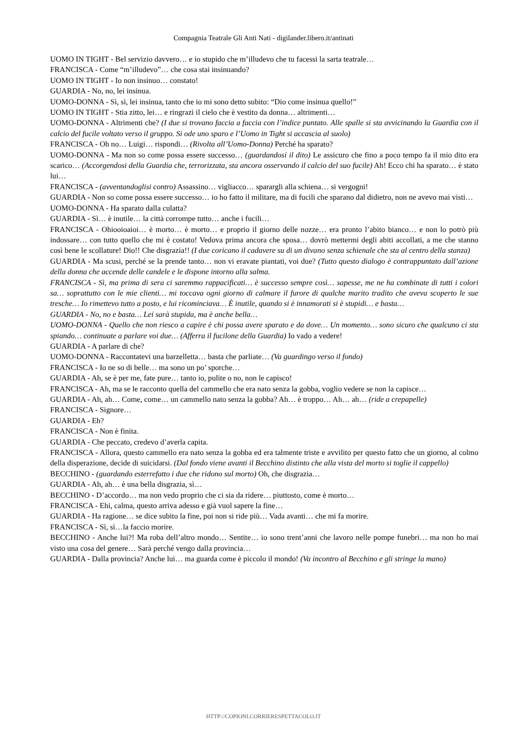Compagnia Teatrale Gli Anti Nati - digilander.libero.it/antinati
UOMO IN TIGHT - Bel servizio davvero… e io stupido che m’illudevo che tu facessi la sarta teatrale…
FRANCISCA - Come “m’illudevo”… che cosa stai insinuando?
UOMO IN TIGHT - Io non insinuo… constato!
GUARDIA - No, no, lei insinua.
UOMO-DONNA - Sì, sì, lei insinua, tanto che io mi sono detto subito: “Dio come insinua quello!”
UOMO IN TIGHT - Stia zitto, lei… e ringrazi il cielo che è vestito da donna… altrimenti…
UOMO-DONNA - Altrimenti che? (I due si trovano faccia a faccia con l’indice puntato. Alle spalle si sta avvicinando la Guardia con il calcio del fucile voltato verso il gruppo. Si ode uno sparo e l’Uomo in Tight si accascia al suolo)
FRANCISCA - Oh no… Luigi… rispondi… (Rivolta all’Uomo-Donna) Perché ha sparato?
UOMO-DONNA - Ma non so come possa essere successo… (guardandosi il dito) Le assicuro che fino a poco tempo fa il mio dito era scarico… (Accorgendosi della Guardia che, terrorizzata, sta ancora osservando il calcio del suo fucile) Ah! Ecco chi ha sparato… è stato lui…
FRANCISCA - (avventandoglisi contro) Assassino… vigliacco… sparargli alla schiena… si vergogni!
GUARDIA - Non so come possa essere successo… io ho fatto il militare, ma di fucili che sparano dal didietro, non ne avevo mai visti…
UOMO-DONNA - Ha sparato dalla culatta?
GUARDIA - Sì… è inutile… la città corrompe tutto… anche i fucili…
FRANCISCA - Ohiooioaioi… è morto… è morto… e proprio il giorno delle nozze… era pronto l’abito bianco… e non lo potrò più indossare… con tutto quello che mi è costato! Vedova prima ancora che sposa… dovrò mettermi degli abiti accollati, a me che stanno così bene le scollature! Dio!! Che disgrazia!! (I due coricano il cadavere su di un divano senza schienale che sta al centro della stanza)
GUARDIA - Ma scusi, perché se la prende tanto… non vi eravate piantati, voi due? (Tutto questo dialogo è contrappuntato dall’azione della donna che accende delle candele e le dispone intorno alla salma.
FRANCISCA - Sì, ma prima di sera ci saremmo rappacificati… è successo sempre così… sapesse, me ne ha combinate di tutti i colori sa… soprattutto con le mie clienti… mi toccava ogni giorno di calmare il furore di qualche marito tradito che aveva scoperto le sue tresche… Io rimettevo tutto a posto, e lui ricominciava… È inutile, quando si è innamorati si è stupidi… e basta…
GUARDIA - No, no e basta… Lei sarà stupida, ma è anche bella…
UOMO-DONNA - Quello che non riesco a capire è chi possa avere sparato e da dove… Un momento… sono sicuro che qualcuno ci sta spiando… continuate a parlare voi due… (Afferra il fucilone della Guardia) Io vado a vedere!
GUARDIA - A parlare di che?
UOMO-DONNA - Raccontatevi una barzelletta… basta che parliate… (Va guardingo verso il fondo)
FRANCISCA - Io ne so di belle… ma sono un po’ sporche…
GUARDIA - Ah, se è per me, fate pure… tanto io, pulite o no, non le capisco!
FRANCISCA - Ah, ma se le racconto quella del cammello che era nato senza la gobba, voglio vedere se non la capisce…
GUARDIA - Ah, ah… Come, come… un cammello nato senza la gobba? Ah… è troppo… Ah… ah… (ride a crepapelle)
FRANCISCA - Signore…
GUARDIA - Eh?
FRANCISCA - Non è finita.
GUARDIA - Che peccato, credevo d’averla capita.
FRANCISCA - Allora, questo cammello era nato senza la gobba ed era talmente triste e avvilito per questo fatto che un giorno, al colmo della disperazione, decide di suicidarsi. (Dal fondo viene avanti il Becchino distinto che alla vista del morto si toglie il cappello)
BECCHINO - (guardando esterrefatto i due che ridono sul morto) Oh, che disgrazia…
GUARDIA - Ah, ah… è una bella disgrazia, sì…
BECCHINO - D’accordo… ma non vedo proprio che ci sia da ridere… piuttosto, come è morto…
FRANCISCA - Ehi, calma, questo arriva adesso e già vuol sapere la fine…
GUARDIA - Ha ragione… se dice subito la fine, poi non si ride più… Vada avanti… che mi fa morire.
FRANCISCA - Sì, sì…la faccio morire.
BECCHINO - Anche lui?! Ma roba dell’altro mondo… Sentite… io sono trent’anni che lavoro nelle pompe funebri… ma non ho mai visto una cosa del genere… Sarà perché vengo dalla provincia…
GUARDIA - Dalla provincia? Anche lui… ma guarda come è piccolo il mondo! (Va incontro al Becchino e gli stringe la mano)
HTTP://COPIONI.CORRIERESPETTACOLO.IT